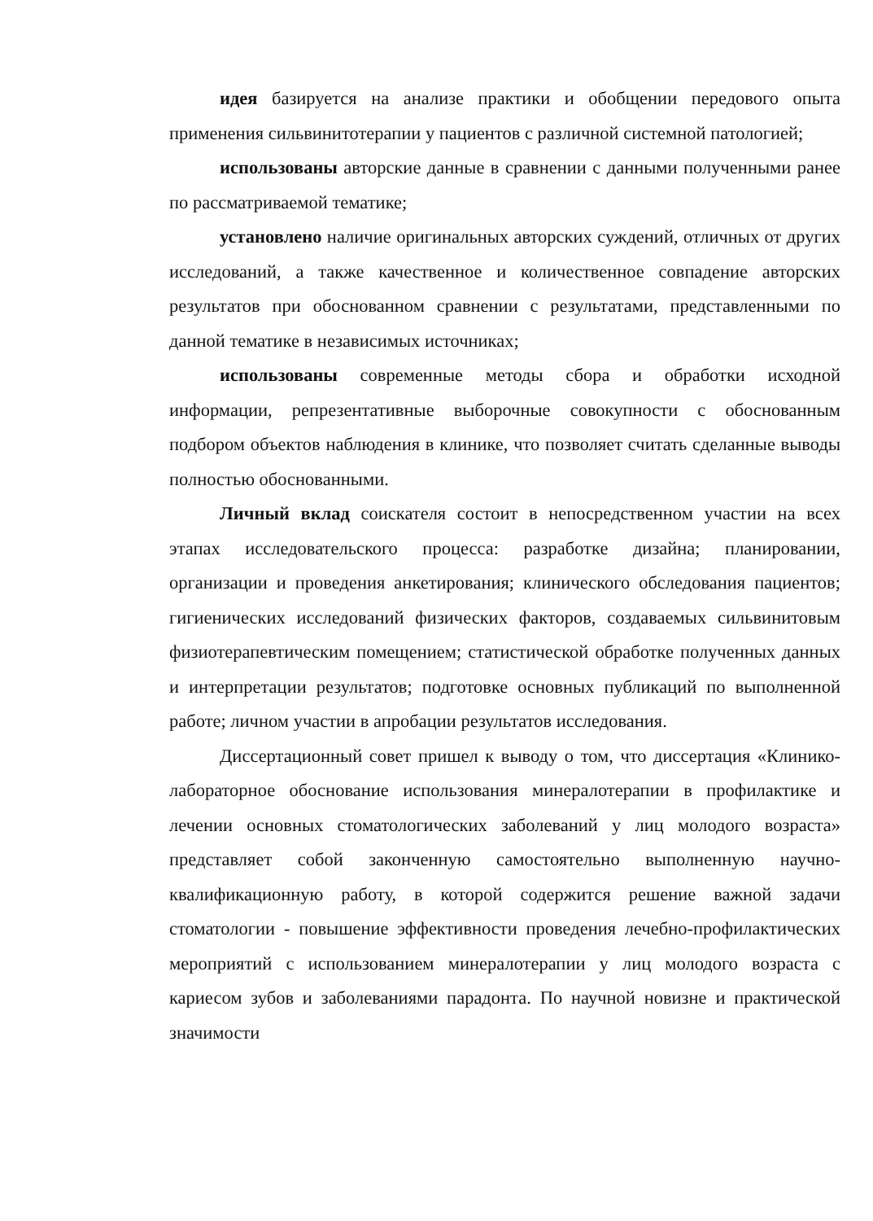идея базируется на анализе практики и обобщении передового опыта применения сильвинитотерапии у пациентов с различной системной патологией;
использованы авторские данные в сравнении с данными полученными ранее по рассматриваемой тематике;
установлено наличие оригинальных авторских суждений, отличных от других исследований, а также качественное и количественное совпадение авторских результатов при обоснованном сравнении с результатами, представленными по данной тематике в независимых источниках;
использованы современные методы сбора и обработки исходной информации, репрезентативные выборочные совокупности с обоснованным подбором объектов наблюдения в клинике, что позволяет считать сделанные выводы полностью обоснованными.
Личный вклад соискателя состоит в непосредственном участии на всех этапах исследовательского процесса: разработке дизайна; планировании, организации и проведения анкетирования; клинического обследования пациентов; гигиенических исследований физических факторов, создаваемых сильвинитовым физиотерапевтическим помещением; статистической обработке полученных данных и интерпретации результатов; подготовке основных публикаций по выполненной работе; личном участии в апробации результатов исследования.
Диссертационный совет пришел к выводу о том, что диссертация «Клинико-лабораторное обоснование использования минералотерапии в профилактике и лечении основных стоматологических заболеваний у лиц молодого возраста» представляет собой законченную самостоятельно выполненную научно-квалификационную работу, в которой содержится решение важной задачи стоматологии - повышение эффективности проведения лечебно-профилактических мероприятий с использованием минералотерапии у лиц молодого возраста с кариесом зубов и заболеваниями парадонта. По научной новизне и практической значимости